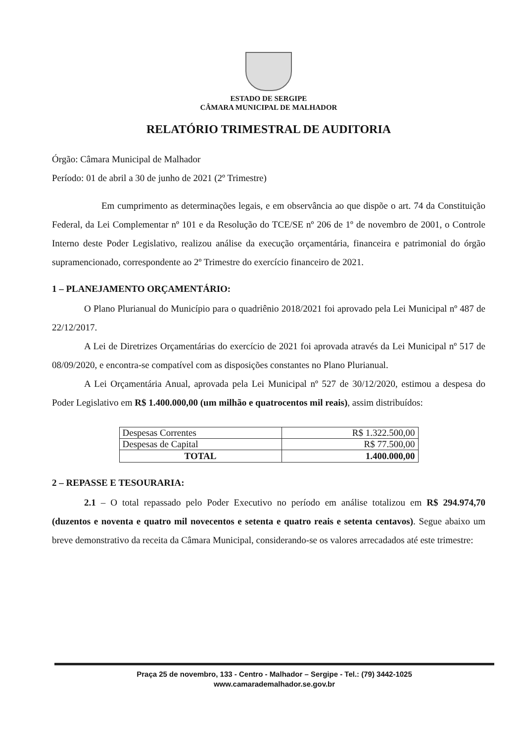ESTADO DE SERGIPE
CÂMARA MUNICIPAL DE MALHADOR
RELATÓRIO TRIMESTRAL DE AUDITORIA
Órgão: Câmara Municipal de Malhador
Período: 01 de abril a 30 de junho de 2021 (2º Trimestre)
Em cumprimento as determinações legais, e em observância ao que dispõe o art. 74 da Constituição Federal, da Lei Complementar nº 101 e da Resolução do TCE/SE nº 206 de 1º de novembro de 2001, o Controle Interno deste Poder Legislativo, realizou análise da execução orçamentária, financeira e patrimonial do órgão supramencionado, correspondente ao 2º Trimestre do exercício financeiro de 2021.
1 – PLANEJAMENTO ORÇAMENTÁRIO:
O Plano Plurianual do Município para o quadriênio 2018/2021 foi aprovado pela Lei Municipal nº 487 de 22/12/2017.
A Lei de Diretrizes Orçamentárias do exercício de 2021 foi aprovada através da Lei Municipal nº 517 de 08/09/2020, e encontra-se compatível com as disposições constantes no Plano Plurianual.
A Lei Orçamentária Anual, aprovada pela Lei Municipal nº 527 de 30/12/2020, estimou a despesa do Poder Legislativo em R$ 1.400.000,00 (um milhão e quatrocentos mil reais), assim distribuídos:
| Despesas Correntes | R$ 1.322.500,00 |
| Despesas de Capital | R$ 77.500,00 |
| TOTAL | 1.400.000,00 |
2 – REPASSE E TESOURARIA:
2.1 – O total repassado pelo Poder Executivo no período em análise totalizou em R$ 294.974,70 (duzentos e noventa e quatro mil novecentos e setenta e quatro reais e setenta centavos). Segue abaixo um breve demonstrativo da receita da Câmara Municipal, considerando-se os valores arrecadados até este trimestre:
Praça 25 de novembro, 133 - Centro - Malhador – Sergipe - Tel.: (79) 3442-1025
www.camarademalhador.se.gov.br